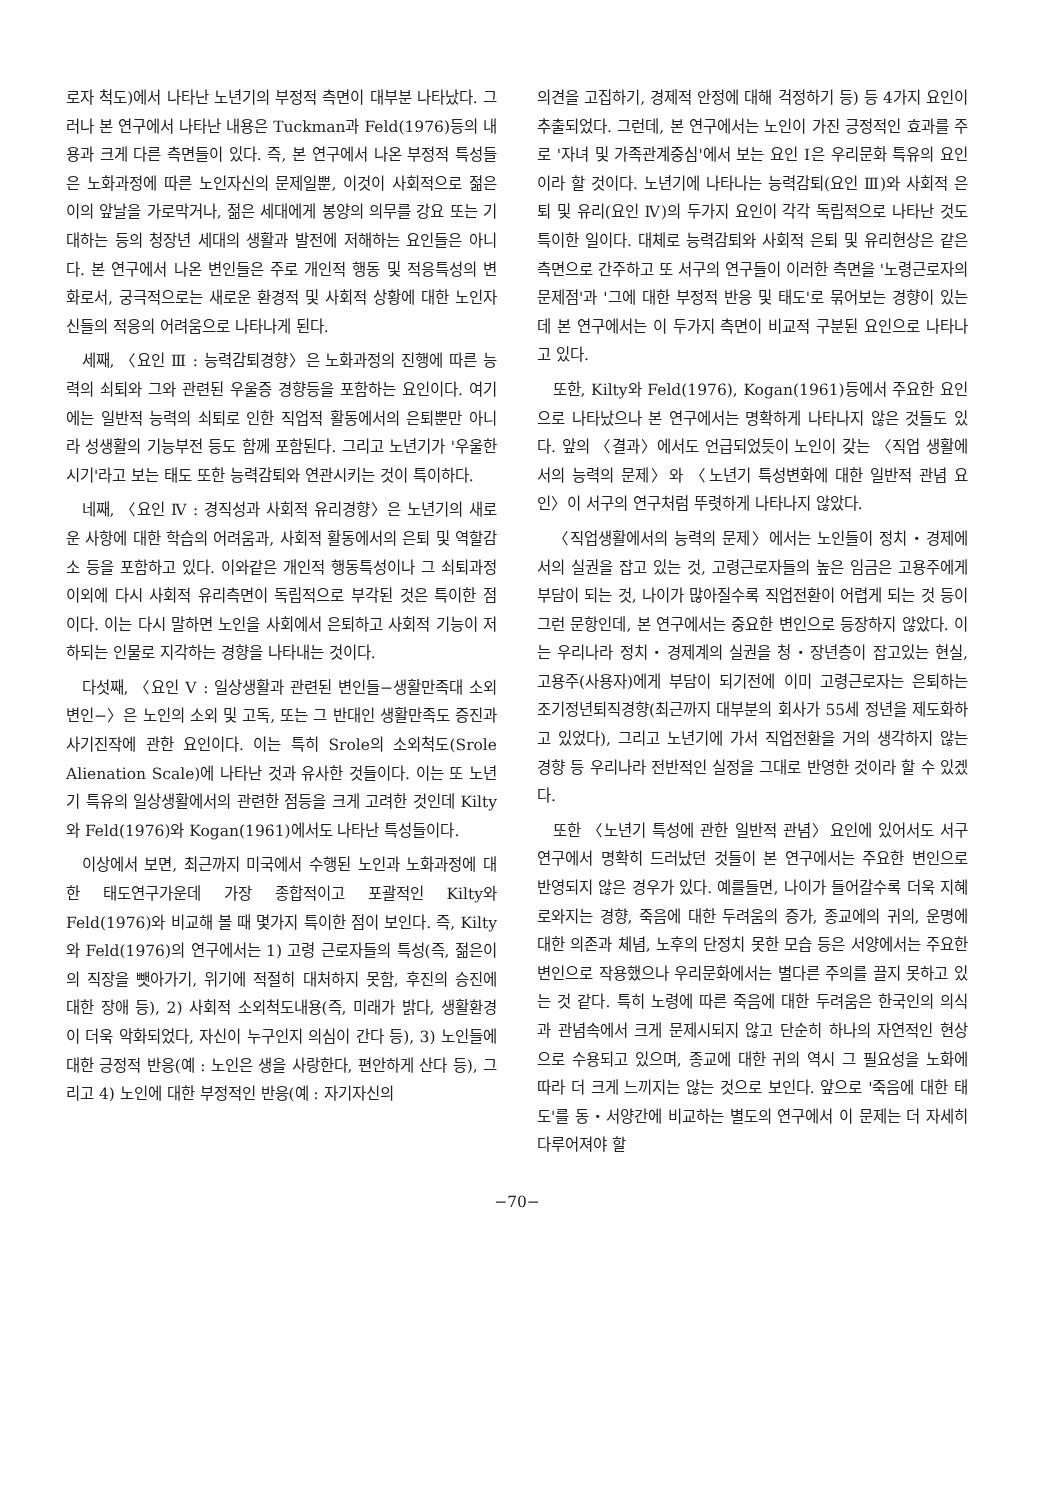로자 척도)에서 나타난 노년기의 부정적 측면이 대부분 나타났다. 그러나 본 연구에서 나타난 내용은 Tuckman과 Feld(1976)등의 내용과 크게 다른 측면들이 있다. 즉, 본 연구에서 나온 부정적 특성들은 노화과정에 따른 노인자신의 문제일뿐, 이것이 사회적으로 젊은이의 앞날을 가로막거나, 젊은 세대에게 봉양의 의무를 강요 또는 기대하는 등의 청장년 세대의 생활과 발전에 저해하는 요인들은 아니다. 본 연구에서 나온 변인들은 주로 개인적 행동 및 적응특성의 변화로서, 궁극적으로는 새로운 환경적 및 사회적 상황에 대한 노인자신들의 적응의 어려움으로 나타나게 된다.
세째, 〈요인 Ⅲ : 능력감퇴경향〉은 노화과정의 진행에 따른 능력의 쇠퇴와 그와 관련된 우울증 경향등을 포함하는 요인이다. 여기에는 일반적 능력의 쇠퇴로 인한 직업적 활동에서의 은퇴뿐만 아니라 성생활의 기능부전 등도 함께 포함된다. 그리고 노년기가 '우울한 시기'라고 보는 태도 또한 능력감퇴와 연관시키는 것이 특이하다.
네째, 〈요인 Ⅳ : 경직성과 사회적 유리경향〉은 노년기의 새로운 사항에 대한 학습의 어려움과, 사회적 활동에서의 은퇴 및 역할감소 등을 포함하고 있다. 이와같은 개인적 행동특성이나 그 쇠퇴과정 이외에 다시 사회적 유리측면이 독립적으로 부각된 것은 특이한 점이다. 이는 다시 말하면 노인을 사회에서 은퇴하고 사회적 기능이 저하되는 인물로 지각하는 경향을 나타내는 것이다.
다섯째, 〈요인 Ⅴ : 일상생활과 관련된 변인들−생활만족대 소외변인−〉은 노인의 소외 및 고독, 또는 그 반대인 생활만족도 증진과 사기진작에 관한 요인이다. 이는 특히 Srole의 소외척도(Srole Alienation Scale)에 나타난 것과 유사한 것들이다. 이는 또 노년기 특유의 일상생활에서의 관련한 점등을 크게 고려한 것인데 Kilty와 Feld(1976)와 Kogan(1961)에서도 나타난 특성들이다.
이상에서 보면, 최근까지 미국에서 수행된 노인과 노화과정에 대한 태도연구가운데 가장 종합적이고 포괄적인 Kilty와 Feld(1976)와 비교해 볼 때 몇가지 특이한 점이 보인다. 즉, Kilty와 Feld(1976)의 연구에서는 1) 고령 근로자들의 특성(즉, 젊은이의 직장을 뺏아가기, 위기에 적절히 대처하지 못함, 후진의 승진에 대한 장애 등), 2) 사회적 소외척도내용(즉, 미래가 밝다, 생활환경이 더욱 악화되었다, 자신이 누구인지 의심이 간다 등), 3) 노인들에 대한 긍정적 반응(예 : 노인은 생을 사랑한다, 편안하게 산다 등), 그리고 4) 노인에 대한 부정적인 반응(예 : 자기자신의
의견을 고집하기, 경제적 안정에 대해 걱정하기 등) 등 4가지 요인이 추출되었다. 그런데, 본 연구에서는 노인이 가진 긍정적인 효과를 주로 '자녀 및 가족관계중심'에서 보는 요인 Ⅰ은 우리문화 특유의 요인이라 할 것이다. 노년기에 나타나는 능력감퇴(요인 Ⅲ)와 사회적 은퇴 및 유리(요인 Ⅳ)의 두가지 요인이 각각 독립적으로 나타난 것도 특이한 일이다. 대체로 능력감퇴와 사회적 은퇴 및 유리현상은 같은 측면으로 간주하고 또 서구의 연구들이 이러한 측면을 '노령근로자의 문제점'과 '그에 대한 부정적 반응 및 태도'로 묶어보는 경향이 있는데 본 연구에서는 이 두가지 측면이 비교적 구분된 요인으로 나타나고 있다.
또한, Kilty와 Feld(1976), Kogan(1961)등에서 주요한 요인으로 나타났으나 본 연구에서는 명확하게 나타나지 않은 것들도 있다. 앞의 〈결과〉에서도 언급되었듯이 노인이 갖는 〈직업 생활에서의 능력의 문제〉와 〈노년기 특성변화에 대한 일반적 관념 요인〉이 서구의 연구처럼 뚜렷하게 나타나지 않았다.
〈직업생활에서의 능력의 문제〉에서는 노인들이 정치・경제에서의 실권을 잡고 있는 것, 고령근로자들의 높은 임금은 고용주에게 부담이 되는 것, 나이가 많아질수록 직업전환이 어렵게 되는 것 등이 그런 문항인데, 본 연구에서는 중요한 변인으로 등장하지 않았다. 이는 우리나라 정치・경제계의 실권을 청・장년층이 잡고있는 현실, 고용주(사용자)에게 부담이 되기전에 이미 고령근로자는 은퇴하는 조기정년퇴직경향(최근까지 대부분의 회사가 55세 정년을 제도화하고 있었다), 그리고 노년기에 가서 직업전환을 거의 생각하지 않는 경향 등 우리나라 전반적인 실정을 그대로 반영한 것이라 할 수 있겠다.
또한 〈노년기 특성에 관한 일반적 관념〉요인에 있어서도 서구연구에서 명확히 드러났던 것들이 본 연구에서는 주요한 변인으로 반영되지 않은 경우가 있다. 예를들면, 나이가 들어갈수록 더욱 지혜로와지는 경향, 죽음에 대한 두려움의 증가, 종교에의 귀의, 운명에 대한 의존과 체념, 노후의 단정치 못한 모습 등은 서양에서는 주요한 변인으로 작용했으나 우리문화에서는 별다른 주의를 끌지 못하고 있는 것 같다. 특히 노령에 따른 죽음에 대한 두려움은 한국인의 의식과 관념속에서 크게 문제시되지 않고 단순히 하나의 자연적인 현상으로 수용되고 있으며, 종교에 대한 귀의 역시 그 필요성을 노화에 따라 더 크게 느끼지는 않는 것으로 보인다. 앞으로 '죽음에 대한 태도'를 동・서양간에 비교하는 별도의 연구에서 이 문제는 더 자세히 다루어져야 할
−70−